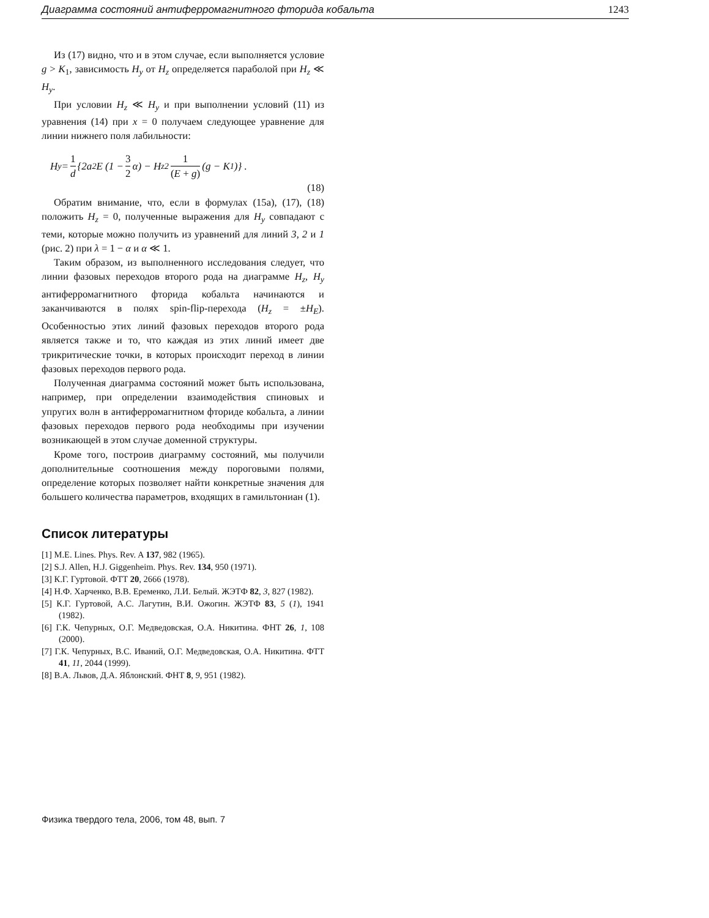Диаграмма состояний антиферромагнитного фторида кобальта 1243
Из (17) видно, что и в этом случае, если выполняется условие g > K<sub>1</sub>, зависимость H<sub>y</sub> от H<sub>z</sub> определяется параболой при H<sub>z</sub> ≪ H<sub>y</sub>.
При условии H<sub>z</sub> ≪ H<sub>y</sub> и при выполнении условий (11) из уравнения (14) при x = 0 получаем следующее уравнение для линии нижнего поля лабильности:
H<sub>y</sub> = 1 d {2a<sub>2</sub>E (1 − 3 2 α) − H<sub>z</sub><sup>2</sup> 1 (E + g) (g − K<sub>1</sub>)} .
(18)
Обратим внимание, что, если в формулах (15a), (17), (18) положить H<sub>z</sub> = 0, полученные выражения для H<sub>y</sub> совпадают с теми, которые можно получить из уравнений для линий 3, 2 и 1 (рис. 2) при λ = 1 − α и α ≪ 1.
Таким образом, из выполненного исследования следует, что линии фазовых переходов второго рода на диаграмме H<sub>z</sub>, H<sub>y</sub> антиферромагнитного фторида кобальта начинаются и заканчиваются в полях spin-flip-перехода (H<sub>z</sub> = ±H<sub>E</sub>). Особенностью этих линий фазовых переходов второго рода является также и то, что каждая из этих линий имеет две трикритические точки, в которых происходит переход в линии фазовых переходов первого рода.
Полученная диаграмма состояний может быть использована, например, при определении взаимодействия спиновых и упругих волн в антиферромагнитном фториде кобальта, а линии фазовых переходов первого рода необходимы при изучении возникающей в этом случае доменной структуры.
Кроме того, построив диаграмму состояний, мы получили дополнительные соотношения между пороговыми полями, определение которых позволяет найти конкретные значения для большего количества параметров, входящих в гамильтониан (1).
Список литературы
[1] M.E. Lines. Phys. Rev. A 137, 982 (1965).
[2] S.J. Allen, H.J. Giggenheim. Phys. Rev. 134, 950 (1971).
[3] К.Г. Гуртовой. ФТТ 20, 2666 (1978).
[4] Н.Ф. Харченко, В.В. Еременко, Л.И. Белый. ЖЭТФ 82, 3, 827 (1982).
[5] К.Г. Гуртовой, А.С. Лагутин, В.И. Ожогин. ЖЭТФ 83, 5 (1), 1941 (1982).
[6] Г.К. Чепурных, О.Г. Медведовская, О.А. Никитина. ФНТ 26, 1, 108 (2000).
[7] Г.К. Чепурных, В.С. Иваний, О.Г. Медведовская, О.А. Никитина. ФТТ 41, 11, 2044 (1999).
[8] В.А. Львов, Д.А. Яблонский. ФНТ 8, 9, 951 (1982).
Физика твердого тела, 2006, том 48, вып. 7